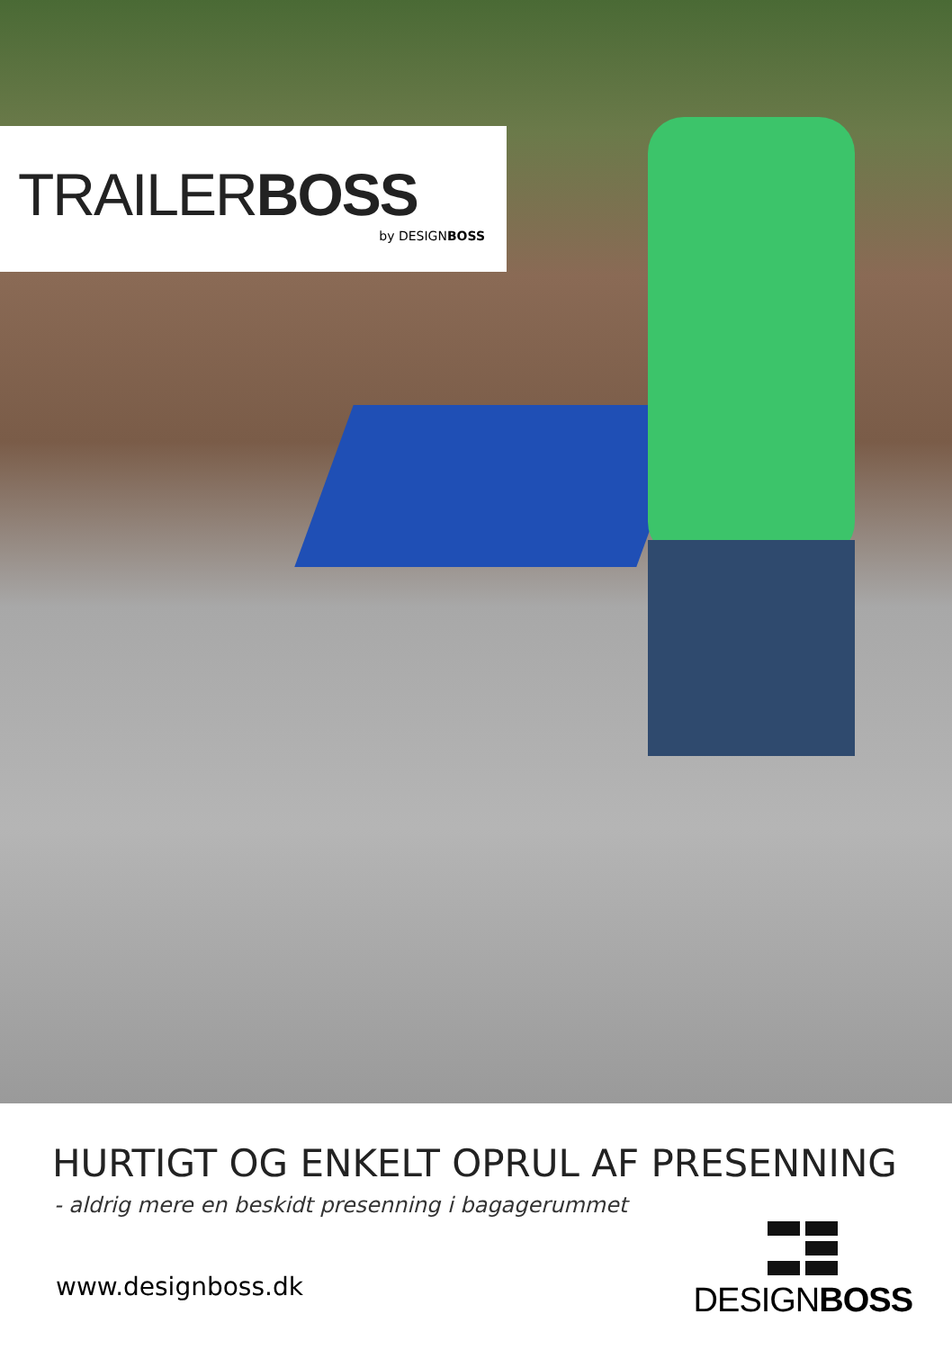TRAILERBOSS
by DESIGNBOSS
HURTIGT OG ENKELT OPRUL AF PRESENNING
- aldrig mere en beskidt presenning i bagagerummet
www.designboss.dk
DESIGNBOSS